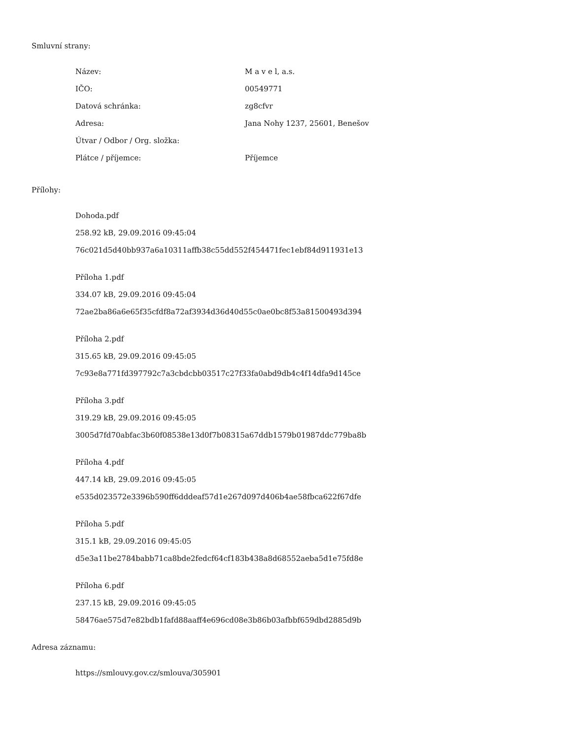Smluvní strany:
| Název: | M a v e l, a.s. |
| IČO: | 00549771 |
| Datová schránka: | zg8cfvr |
| Adresa: | Jana Nohy 1237, 25601, Benešov |
| Útvar / Odbor / Org. složka: | |
| Plátce / příjemce: | Příjemce |
Přílohy:
Dohoda.pdf
258.92 kB, 29.09.2016 09:45:04
76c021d5d40bb937a6a10311affb38c55dd552f454471fec1ebf84d911931e13
Příloha 1.pdf
334.07 kB, 29.09.2016 09:45:04
72ae2ba86a6e65f35cfdf8a72af3934d36d40d55c0ae0bc8f53a81500493d394
Příloha 2.pdf
315.65 kB, 29.09.2016 09:45:05
7c93e8a771fd397792c7a3cbdcbb03517c27f33fa0abd9db4c4f14dfa9d145ce
Příloha 3.pdf
319.29 kB, 29.09.2016 09:45:05
3005d7fd70abfac3b60f08538e13d0f7b08315a67ddb1579b01987ddc779ba8b
Příloha 4.pdf
447.14 kB, 29.09.2016 09:45:05
e535d023572e3396b590ff6dddeaf57d1e267d097d406b4ae58fbca622f67dfe
Příloha 5.pdf
315.1 kB, 29.09.2016 09:45:05
d5e3a11be2784babb71ca8bde2fedcf64cf183b438a8d68552aeba5d1e75fd8e
Příloha 6.pdf
237.15 kB, 29.09.2016 09:45:05
58476ae575d7e82bdb1fafd88aaff4e696cd08e3b86b03afbbf659dbd2885d9b
Adresa záznamu:
https://smlouvy.gov.cz/smlouva/305901